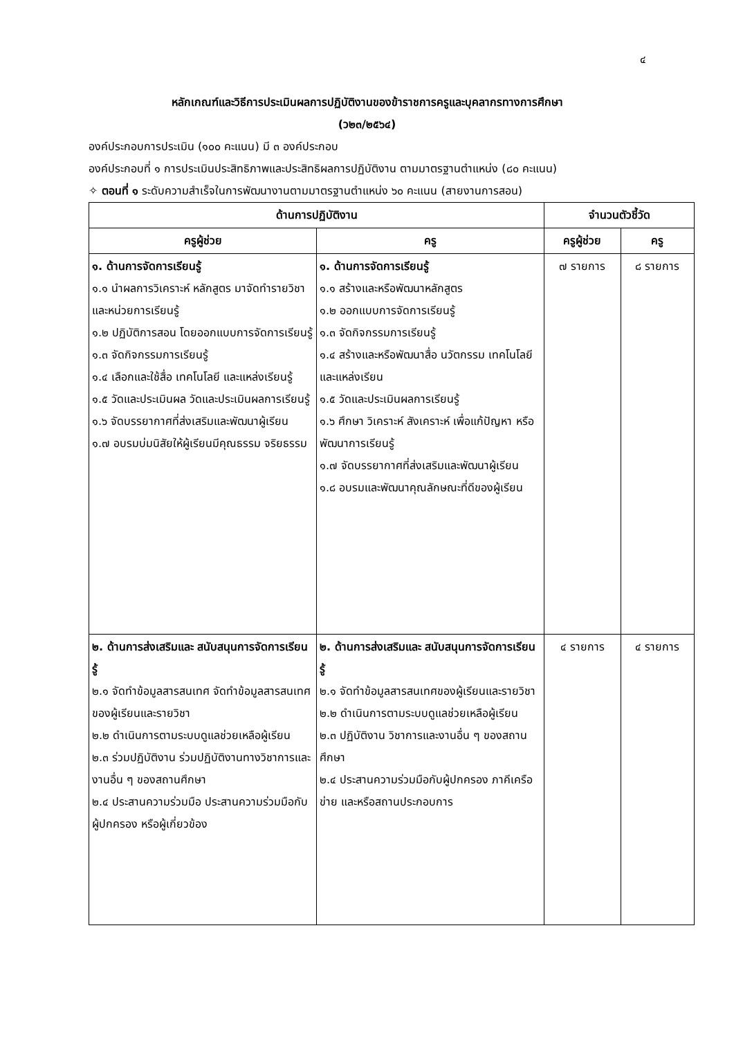๔
หลักเกณฑ์และวิธีการประเมินผลการปฏิบัติงานของข้าราชการครูและบุคลากรทางการศึกษา
(ว๒๓/๒๕๖๔)
องค์ประกอบการประเมิน (๑๐๐ คะแนน) มี ๓ องค์ประกอบ
องค์ประกอบที่ ๑ การประเมินประสิทธิภาพและประสิทธิผลการปฏิบัติงาน ตามมาตรฐานตำแหน่ง (๘๐ คะแนน)
✧ ตอนที่ ๑ ระดับความสำเร็จในการพัฒนางานตามมาตรฐานตำแหน่ง ๖๐ คะแนน (สายงานการสอน)
| ด้านการปฏิบัติงาน | | จำนวนตัวชี้วัด | |
| --- | --- | --- | --- |
| ครูผู้ช่วย | ครู | ครูผู้ช่วย | ครู |
| ๑. ด้านการจัดการเรียนรู้ ๑.๑ นำผลการวิเคราะห์ หลักสูตร มาจัดทำรายวิชาและหน่วยการเรียนรู้ ๑.๒ ปฏิบัติการสอน โดยออกแบบการจัดการเรียนรู้ ๑.๓ จัดกิจกรรมการเรียนรู้ ๑.๔ เลือกและใช้สื่อ เทคโนโลยี และแหล่งเรียนรู้ ๑.๕ วัดและประเมินผล วัดและประเมินผลการเรียนรู้ ๑.๖ จัดบรรยากาศที่ส่งเสริมและพัฒนาผู้เรียน ๑.๗ อบรมบ่มนิสัยให้ผู้เรียนมีคุณธรรม จริยธรรม | ๑. ด้านการจัดการเรียนรู้ ๑.๑ สร้างและหรือพัฒนาหลักสูตร ๑.๒ ออกแบบการจัดการเรียนรู้ ๑.๓ จัดกิจกรรมการเรียนรู้ ๑.๔ สร้างและหรือพัฒนาสื่อ นวัตกรรม เทคโนโลยี และแหล่งเรียน ๑.๕ วัดและประเมินผลการเรียนรู้ ๑.๖ ศึกษา วิเคราะห์ สังเคราะห์ เพื่อแก้ปัญหา หรือพัฒนาการเรียนรู้ ๑.๗ จัดบรรยากาศที่ส่งเสริมและพัฒนาผู้เรียน ๑.๘ อบรมและพัฒนาคุณลักษณะที่ดีของผู้เรียน | ๗ รายการ | ๘ รายการ |
| ๒. ด้านการส่งเสริมและ สนับสนุนการจัดการเรียนรู้ ๒.๑ จัดทำข้อมูลสารสนเทศ จัดทำข้อมูลสารสนเทศของผู้เรียนและรายวิชา ๒.๒ ดำเนินการตามระบบดูแลช่วยเหลือผู้เรียน ๒.๓ ร่วมปฏิบัติงาน ร่วมปฏิบัติงานทางวิชาการและงานอื่น ๆ ของสถานศึกษา ๒.๔ ประสานความร่วมมือ ประสานความร่วมมือกับผู้ปกครอง หรือผู้เกี่ยวข้อง | ๒. ด้านการส่งเสริมและ สนับสนุนการจัดการเรียนรู้ ๒.๑ จัดทำข้อมูลสารสนเทศของผู้เรียนและรายวิชา ๒.๒ ดำเนินการตามระบบดูแลช่วยเหลือผู้เรียน ๒.๓ ปฏิบัติงาน วิชาการและงานอื่น ๆ ของสถานศึกษา ๒.๔ ประสานความร่วมมือกับผู้ปกครอง ภาคีเครือข่าย และหรือสถานประกอบการ | ๔ รายการ | ๔ รายการ |